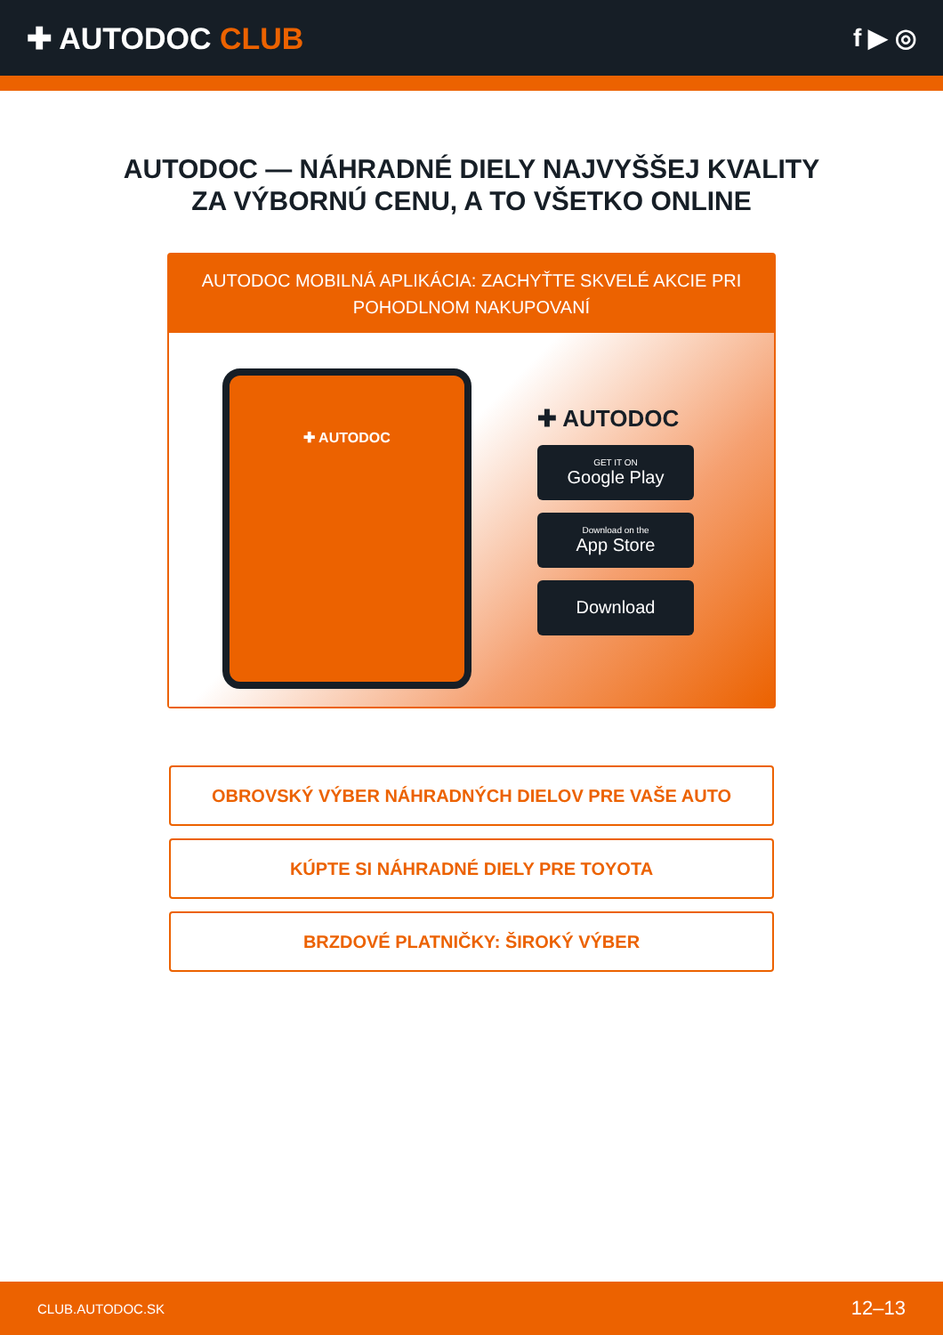✚ AUTODOC CLUB
f ▶ ◎
AUTODOC — NÁHRADNÉ DIELY NAJVYŠŠEJ KVALITY
ZA VÝBORNÚ CENU, A TO VŠETKO ONLINE
AUTODOC MOBILNÁ APLIKÁCIA: ZACHYŤTE SKVELÉ AKCIE PRI POHODLNOM NAKUPOVANÍ
✚ AUTODOC
✚ AUTODOC
GET IT ON
Google Play
Download on the
App Store
Download
OBROVSKÝ VÝBER NÁHRADNÝCH DIELOV PRE VAŠE AUTO
KÚPTE SI NÁHRADNÉ DIELY PRE TOYOTA
BRZDOVÉ PLATNIČKY: ŠIROKÝ VÝBER
CLUB.AUTODOC.SK 12–13